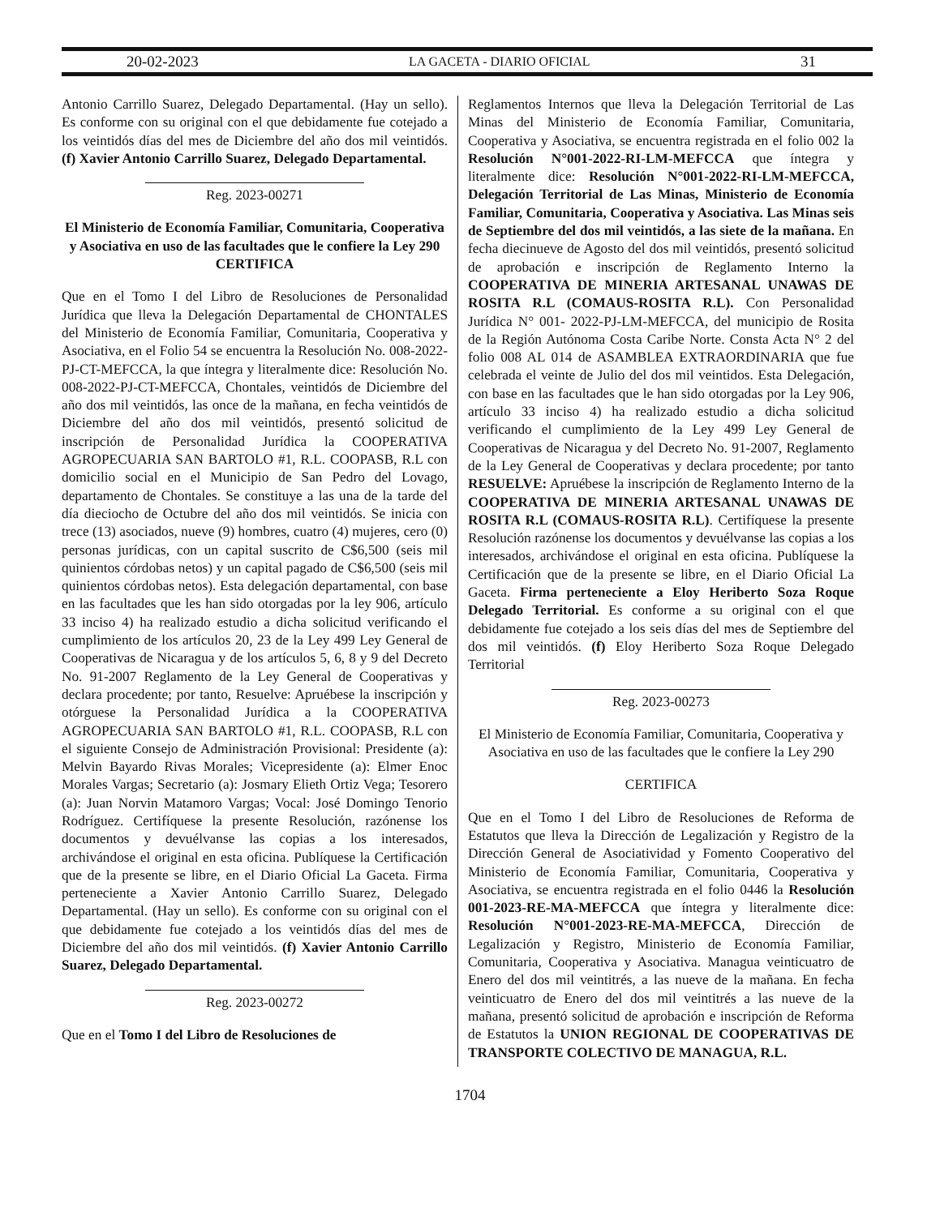20-02-2023 LA GACETA - DIARIO OFICIAL 31
Antonio Carrillo Suarez, Delegado Departamental. (Hay un sello). Es conforme con su original con el que debidamente fue cotejado a los veintidós días del mes de Diciembre del año dos mil veintidós. (f) Xavier Antonio Carrillo Suarez, Delegado Departamental.
Reg. 2023-00271
El Ministerio de Economía Familiar, Comunitaria, Cooperativa y Asociativa en uso de las facultades que le confiere la Ley 290
CERTIFICA
Que en el Tomo I del Libro de Resoluciones de Personalidad Jurídica que lleva la Delegación Departamental de CHONTALES del Ministerio de Economía Familiar, Comunitaria, Cooperativa y Asociativa, en el Folio 54 se encuentra la Resolución No. 008-2022-PJ-CT-MEFCCA, la que íntegra y literalmente dice: Resolución No. 008-2022-PJ-CT-MEFCCA, Chontales, veintidós de Diciembre del año dos mil veintidós, las once de la mañana, en fecha veintidós de Diciembre del año dos mil veintidós, presentó solicitud de inscripción de Personalidad Jurídica la COOPERATIVA AGROPECUARIA SAN BARTOLO #1, R.L. COOPASB, R.L con domicilio social en el Municipio de San Pedro del Lovago, departamento de Chontales. Se constituye a las una de la tarde del día dieciocho de Octubre del año dos mil veintidós. Se inicia con trece (13) asociados, nueve (9) hombres, cuatro (4) mujeres, cero (0) personas jurídicas, con un capital suscrito de C$6,500 (seis mil quinientos córdobas netos) y un capital pagado de C$6,500 (seis mil quinientos córdobas netos). Esta delegación departamental, con base en las facultades que les han sido otorgadas por la ley 906, artículo 33 inciso 4) ha realizado estudio a dicha solicitud verificando el cumplimiento de los artículos 20, 23 de la Ley 499 Ley General de Cooperativas de Nicaragua y de los artículos 5, 6, 8 y 9 del Decreto No. 91-2007 Reglamento de la Ley General de Cooperativas y declara procedente; por tanto, Resuelve: Apruébese la inscripción y otórguese la Personalidad Jurídica a la COOPERATIVA AGROPECUARIA SAN BARTOLO #1, R.L. COOPASB, R.L con el siguiente Consejo de Administración Provisional: Presidente (a): Melvin Bayardo Rivas Morales; Vicepresidente (a): Elmer Enoc Morales Vargas; Secretario (a): Josmary Elieth Ortiz Vega; Tesorero (a): Juan Norvin Matamoro Vargas; Vocal: José Domingo Tenorio Rodríguez. Certifíquese la presente Resolución, razónense los documentos y devuélvanse las copias a los interesados, archivándose el original en esta oficina. Publíquese la Certificación que de la presente se libre, en el Diario Oficial La Gaceta. Firma perteneciente a Xavier Antonio Carrillo Suarez, Delegado Departamental. (Hay un sello). Es conforme con su original con el que debidamente fue cotejado a los veintidós días del mes de Diciembre del año dos mil veintidós. (f) Xavier Antonio Carrillo Suarez, Delegado Departamental.
Reg. 2023-00272
Que en el Tomo I del Libro de Resoluciones de
Reglamentos Internos que lleva la Delegación Territorial de Las Minas del Ministerio de Economía Familiar, Comunitaria, Cooperativa y Asociativa, se encuentra registrada en el folio 002 la Resolución N°001-2022-RI-LM-MEFCCA que íntegra y literalmente dice: Resolución N°001-2022-RI-LM-MEFCCA, Delegación Territorial de Las Minas, Ministerio de Economía Familiar, Comunitaria, Cooperativa y Asociativa. Las Minas seis de Septiembre del dos mil veintidós, a las siete de la mañana. En fecha diecinueve de Agosto del dos mil veintidós, presentó solicitud de aprobación e inscripción de Reglamento Interno la COOPERATIVA DE MINERIA ARTESANAL UNAWAS DE ROSITA R.L (COMAUS-ROSITA R.L). Con Personalidad Jurídica N° 001- 2022-PJ-LM-MEFCCA, del municipio de Rosita de la Región Autónoma Costa Caribe Norte. Consta Acta N° 2 del folio 008 AL 014 de ASAMBLEA EXTRAORDINARIA que fue celebrada el veinte de Julio del dos mil veintidos. Esta Delegación, con base en las facultades que le han sido otorgadas por la Ley 906, artículo 33 inciso 4) ha realizado estudio a dicha solicitud verificando el cumplimiento de la Ley 499 Ley General de Cooperativas de Nicaragua y del Decreto No. 91-2007, Reglamento de la Ley General de Cooperativas y declara procedente; por tanto RESUELVE: Apruébese la inscripción de Reglamento Interno de la COOPERATIVA DE MINERIA ARTESANAL UNAWAS DE ROSITA R.L (COMAUS-ROSITA R.L). Certifíquese la presente Resolución razónense los documentos y devuélvanse las copias a los interesados, archivándose el original en esta oficina. Publíquese la Certificación que de la presente se libre, en el Diario Oficial La Gaceta. Firma perteneciente a Eloy Heriberto Soza Roque Delegado Territorial. Es conforme a su original con el que debidamente fue cotejado a los seis días del mes de Septiembre del dos mil veintidós. (f) Eloy Heriberto Soza Roque Delegado Territorial
Reg. 2023-00273
El Ministerio de Economía Familiar, Comunitaria, Cooperativa y Asociativa en uso de las facultades que le confiere la Ley 290
CERTIFICA
Que en el Tomo I del Libro de Resoluciones de Reforma de Estatutos que lleva la Dirección de Legalización y Registro de la Dirección General de Asociatividad y Fomento Cooperativo del Ministerio de Economía Familiar, Comunitaria, Cooperativa y Asociativa, se encuentra registrada en el folio 0446 la Resolución 001-2023-RE-MA-MEFCCA que íntegra y literalmente dice: Resolución N°001-2023-RE-MA-MEFCCA, Dirección de Legalización y Registro, Ministerio de Economía Familiar, Comunitaria, Cooperativa y Asociativa. Managua veinticuatro de Enero del dos mil veintitrés, a las nueve de la mañana. En fecha veinticuatro de Enero del dos mil veintitrés a las nueve de la mañana, presentó solicitud de aprobación e inscripción de Reforma de Estatutos la UNION REGIONAL DE COOPERATIVAS DE TRANSPORTE COLECTIVO DE MANAGUA, R.L.
1704